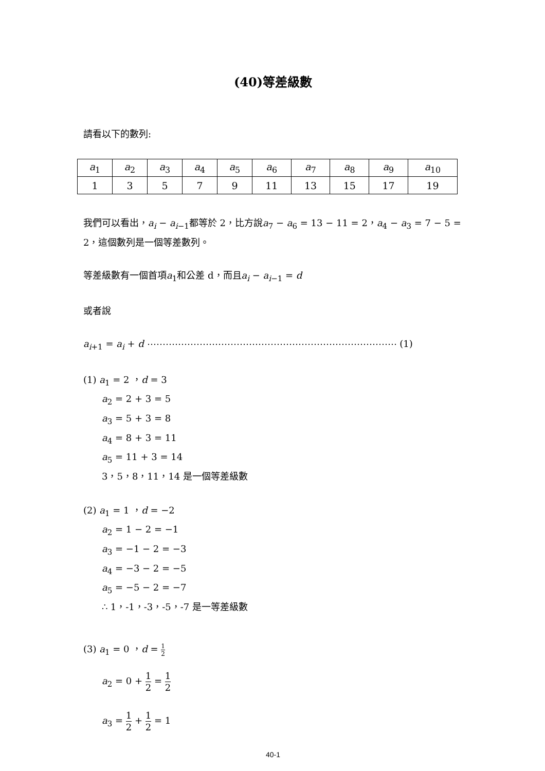(40)等差級數
請看以下的數列:
| a<sub>1</sub> | a<sub>2</sub> | a<sub>3</sub> | a<sub>4</sub> | a<sub>5</sub> | a<sub>6</sub> | a<sub>7</sub> | a<sub>8</sub> | a<sub>9</sub> | a<sub>10</sub> |
| 1 | 3 | 5 | 7 | 9 | 11 | 13 | 15 | 17 | 19 |
我們可以看出，a<sub>i</sub> − a<sub>i−1</sub>都等於 2，比方說a<sub>7</sub> − a<sub>6</sub> = 13 − 11 = 2，a<sub>4</sub> − a<sub>3</sub> = 7 − 5 = 2，這個數列是一個等差數列。
等差級數有一個首項a<sub>1</sub>和公差 d，而且a<sub>i</sub> − a<sub>i−1</sub> = d
或者說
a<sub>i+1</sub> = a<sub>i</sub> + d ⋯⋯⋯⋯⋯⋯⋯⋯⋯⋯⋯⋯⋯⋯⋯⋯⋯⋯⋯⋯⋯⋯⋯⋯⋯⋯⋯ (1)
(1) a<sub>1</sub> = 2 ，d = 3
a<sub>2</sub> = 2 + 3 = 5
a<sub>3</sub> = 5 + 3 = 8
a<sub>4</sub> = 8 + 3 = 11
a<sub>5</sub> = 11 + 3 = 14
3，5，8，11，14 是一個等差級數
(2) a<sub>1</sub> = 1 ，d = −2
a<sub>2</sub> = 1 − 2 = −1
a<sub>3</sub> = −1 − 2 = −3
a<sub>4</sub> = −3 − 2 = −5
a<sub>5</sub> = −5 − 2 = −7
∴ 1，-1，-3，-5，-7 是一等差級數
(3) a<sub>1</sub> = 0 ，d = 1 2
a<sub>2</sub> = 0 + 1 2 = 1 2
a<sub>3</sub> = 1 2 + 1 2 = 1
40-1